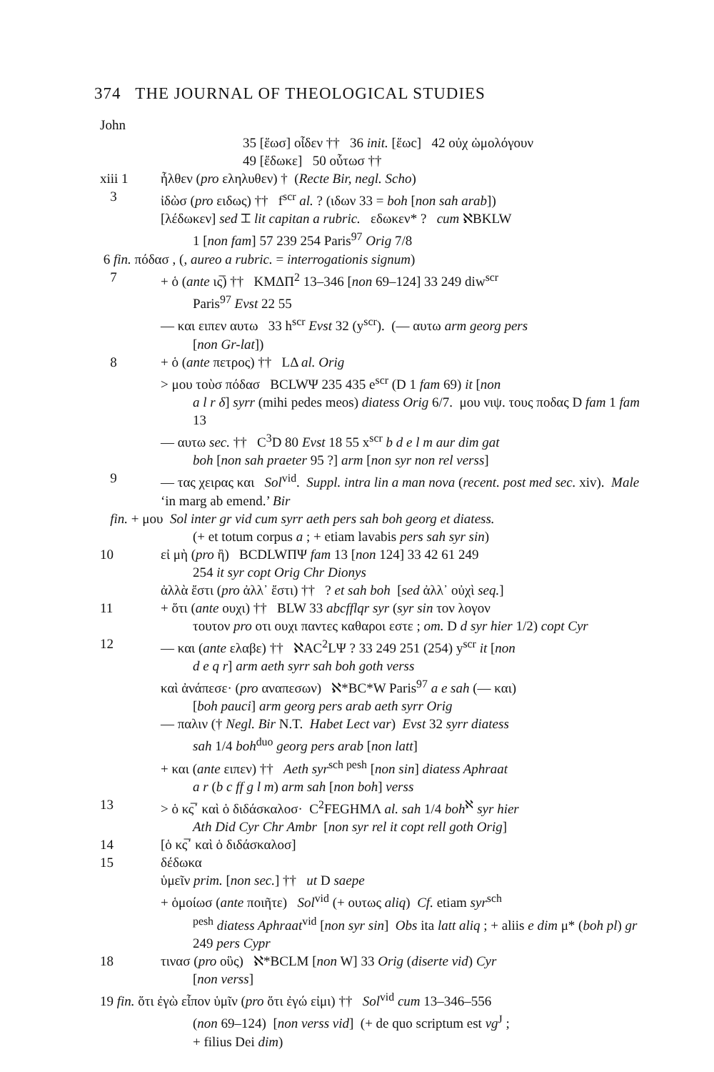374 THE JOURNAL OF THEOLOGICAL STUDIES
John
35 [ἕωσ] οἶδεν †† 36 init. [ἕωc] 42 οὐχ ὡμολόγουν
49 [ἔδωκε] 50 οὗτωσ ††
xiii 1 ἦλθεν (pro εληλυθεν) † (Recte Bir, negl. Scho)
3 ἰδὼσ (pro ειδως) †† f<sup>scr</sup> al. ? (ιδων 33 = boh [non sah arab])
[λέδωκεν] sed ⌶ lit capitan a rubric. εδωκεν* ? cum ℵBKLW
1 [non fam] 57 239 254 Paris<sup>97</sup> Orig 7/8
6 fin. πόδασ , (, aureo a rubric. = interrogationis signum)
7 + ὁ (ante ις̅) †† ΚΜΔΠ<sup>2</sup> 13–346 [non 69–124] 33 249 diw<sup>scr</sup>
Paris<sup>97</sup> Evst 22 55
— και ειπεν αυτω 33 h<sup>scr</sup> Evst 32 (y<sup>scr</sup>). (— αυτω arm georg pers
[non Gr-lat])
8 + ὁ (ante πετρος) †† LΔ al. Orig
> μου τοὺσ πόδασ BCLWΨ 235 435 e<sup>scr</sup> (D 1 fam 69) it [non
a l r δ] syrr (mihi pedes meos) diatess Orig 6/7. μου νιψ. τους ποδας D fam 1 fam 13
— αυτω sec. †† C<sup>3</sup>D 80 Evst 18 55 x<sup>scr</sup> b d e l m aur dim gat
boh [non sah praeter 95 ?] arm [non syr non rel verss]
9 — τας χειρας και Sol<sup>vid</sup>. Suppl. intra lin a man nova (recent. post med sec. xiv). Male ‘in marg ab emend.’ Bir
fin. + μου Sol inter gr vid cum syrr aeth pers sah boh georg et diatess.
(+ et totum corpus a ; + etiam lavabis pers sah syr sin)
10 εἰ μὴ (pro ἢ) BCDLWΠΨ fam 13 [non 124] 33 42 61 249
254 it syr copt Orig Chr Dionys
ἀλλὰ ἔστι (pro ἀλλ᾽ ἔστι) †† ? et sah boh [sed ἀλλ᾽ οὐχὶ seq.]
11 + ὅτι (ante ουχι) †† BLW 33 abcfflqr syr (syr sin τον λογον
τουτον pro οτι ουχι παντες καθαροι εστε ; om. D d syr hier 1/2) copt Cyr
12 — και (ante ελαβε) †† ℵAC<sup>2</sup>LΨ ? 33 249 251 (254) y<sup>scr</sup> it [non
d e q r] arm aeth syrr sah boh goth verss
καὶ ἀνάπεσε· (pro αναπεσων) ℵ*BC*W Paris<sup>97</sup> a e sah (— και)
[boh pauci] arm georg pers arab aeth syrr Orig
— παλιν († Negl. Bir N.T. Habet Lect var) Evst 32 syrr diatess
sah 1/4 boh<sup>duo</sup> georg pers arab [non latt]
+ και (ante ειπεν) †† Aeth syr<sup>sch pesh</sup> [non sin] diatess Aphraat
a r (b c ff g l m) arm sah [non boh] verss
13 > ὁ κς̅᾽ καὶ ὁ διδάσκαλοσ· C<sup>2</sup>FEGHMΛ al. sah 1/4 boh<sup>ℵ</sup> syr hier
Ath Did Cyr Chr Ambr [non syr rel it copt rell goth Orig]
14 [ὁ κς̅᾽ καὶ ὁ διδάσκαλοσ]
15 δέδωκα
ὑμεῖν prim. [non sec.] †† ut D saepe
+ ὁμοίωσ (ante ποιῆτε) Sol<sup>vid</sup> (+ ουτως aliq) Cf. etiam syr<sup>sch</sup>
<sup>pesh</sup> diatess Aphraat<sup>vid</sup> [non syr sin] Obs ita latt aliq ; + aliis e dim μ* (boh pl) gr 249 pers Cypr
18 τινασ (pro οὓς) ℵ*BCLM [non W] 33 Orig (diserte vid) Cyr
[non verss]
19 fin. ὅτι ἐγὼ εἶπον ὑμῖν (pro ὅτι ἐγώ εἰμι) †† Sol<sup>vid</sup> cum 13–346–556
(non 69–124) [non verss vid] (+ de quo scriptum est vg<sup>J</sup> ;
+ filius Dei dim)